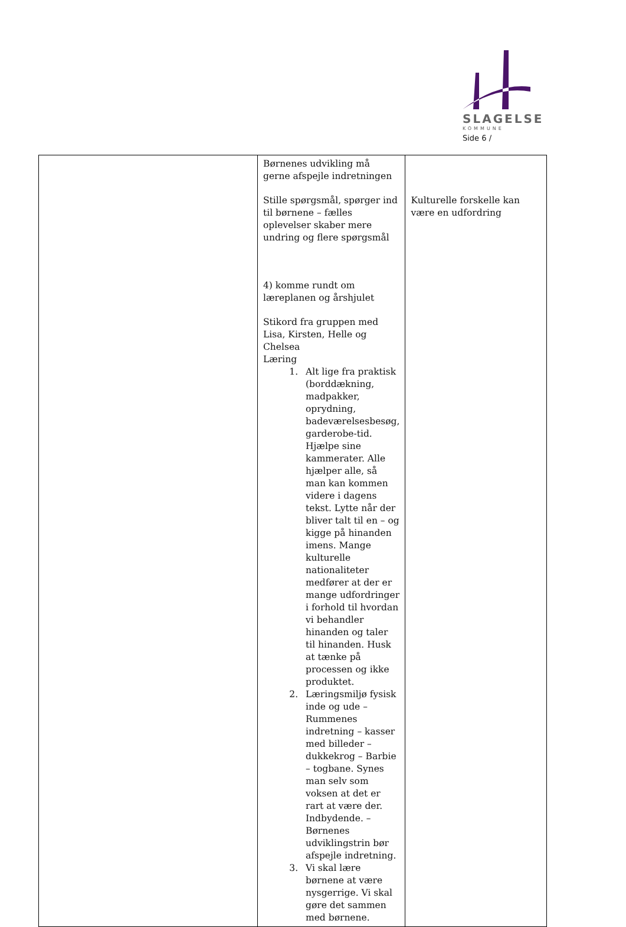SLAGELSE
KOMMUNE
Side 6 /
| | Børnenes udvikling må gerne afspejle indretningen Stille spørgsmål, spørger ind til børnene – fælles oplevelser skaber mere undring og flere spørgsmål 4) komme rundt om læreplanen og årshjulet Stikord fra gruppen med Lisa, Kirsten, Helle og Chelsea Læring 1. Alt lige fra praktisk (borddækning, madpakker, oprydning, badeværelsesbesøg, garderobe-tid. Hjælpe sine kammerater. Alle hjælper alle, så man kan kommen videre i dagens tekst. Lytte når der bliver talt til en – og kigge på hinanden imens. Mange kulturelle nationaliteter medfører at der er mange udfordringer i forhold til hvordan vi behandler hinanden og taler til hinanden. Husk at tænke på processen og ikke produktet. 2. Læringsmiljø fysisk inde og ude – Rummenes indretning – kasser med billeder – dukkekrog – Barbie – togbane. Synes man selv som voksen at det er rart at være der. Indbydende. – Børnenes udviklingstrin bør afspejle indretning. 3. Vi skal lære børnene at være nysgerrige. Vi skal gøre det sammen med børnene. | Kulturelle forskelle kan være en udfordring |